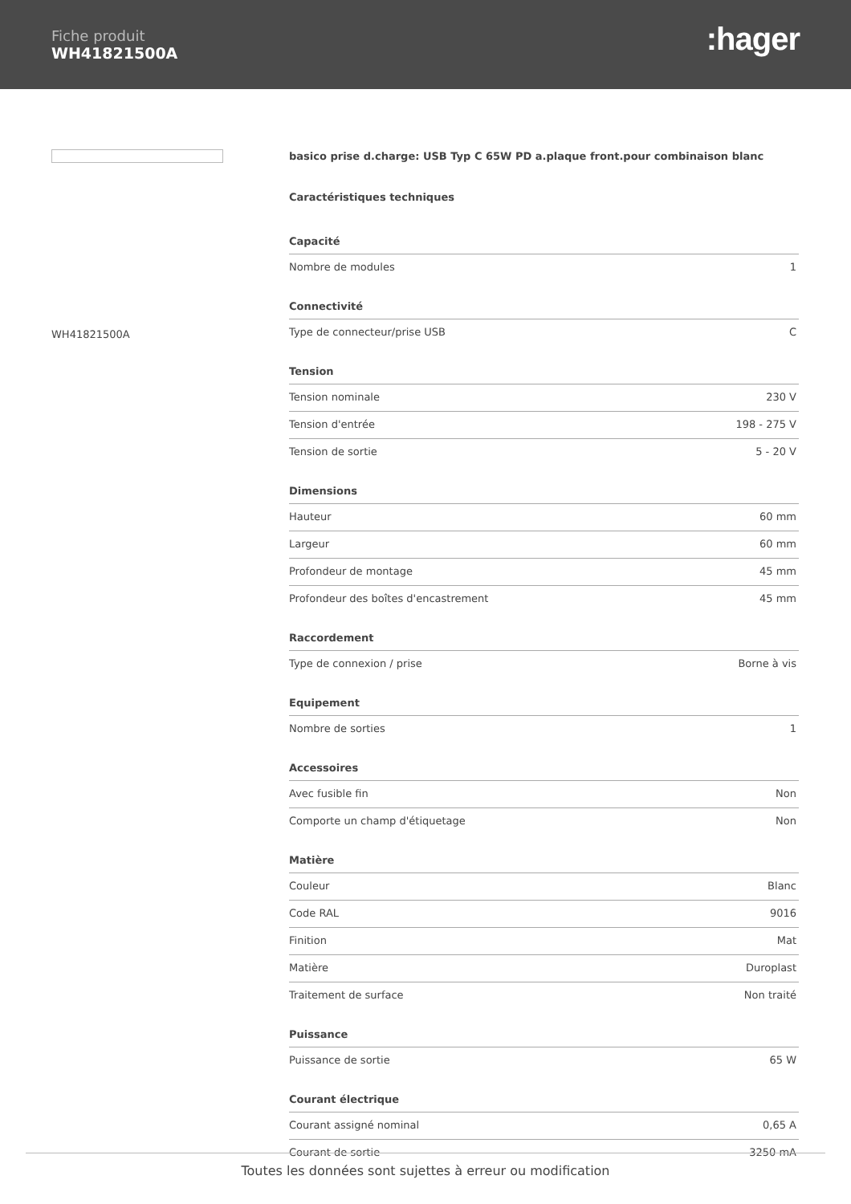Fiche produit
WH41821500A
:hager
WH41821500A
basico prise d.charge: USB Typ C 65W PD a.plaque front.pour combinaison blanc
Caractéristiques techniques
| Capacité | |
| --- | --- |
| Nombre de modules | 1 |
| Connectivité | |
| Type de connecteur/prise USB | C |
| Tension | |
| Tension nominale | 230 V |
| Tension d'entrée | 198 - 275 V |
| Tension de sortie | 5 - 20 V |
| Dimensions | |
| Hauteur | 60 mm |
| Largeur | 60 mm |
| Profondeur de montage | 45 mm |
| Profondeur des boîtes d'encastrement | 45 mm |
| Raccordement | |
| Type de connexion / prise | Borne à vis |
| Equipement | |
| Nombre de sorties | 1 |
| Accessoires | |
| Avec fusible fin | Non |
| Comporte un champ d'étiquetage | Non |
| Matière | |
| Couleur | Blanc |
| Code RAL | 9016 |
| Finition | Mat |
| Matière | Duroplast |
| Traitement de surface | Non traité |
| Puissance | |
| Puissance de sortie | 65 W |
| Courant électrique | |
| Courant assigné nominal | 0,65 A |
| Courant de sortie | 3250 mA |
Toutes les données sont sujettes à erreur ou modification